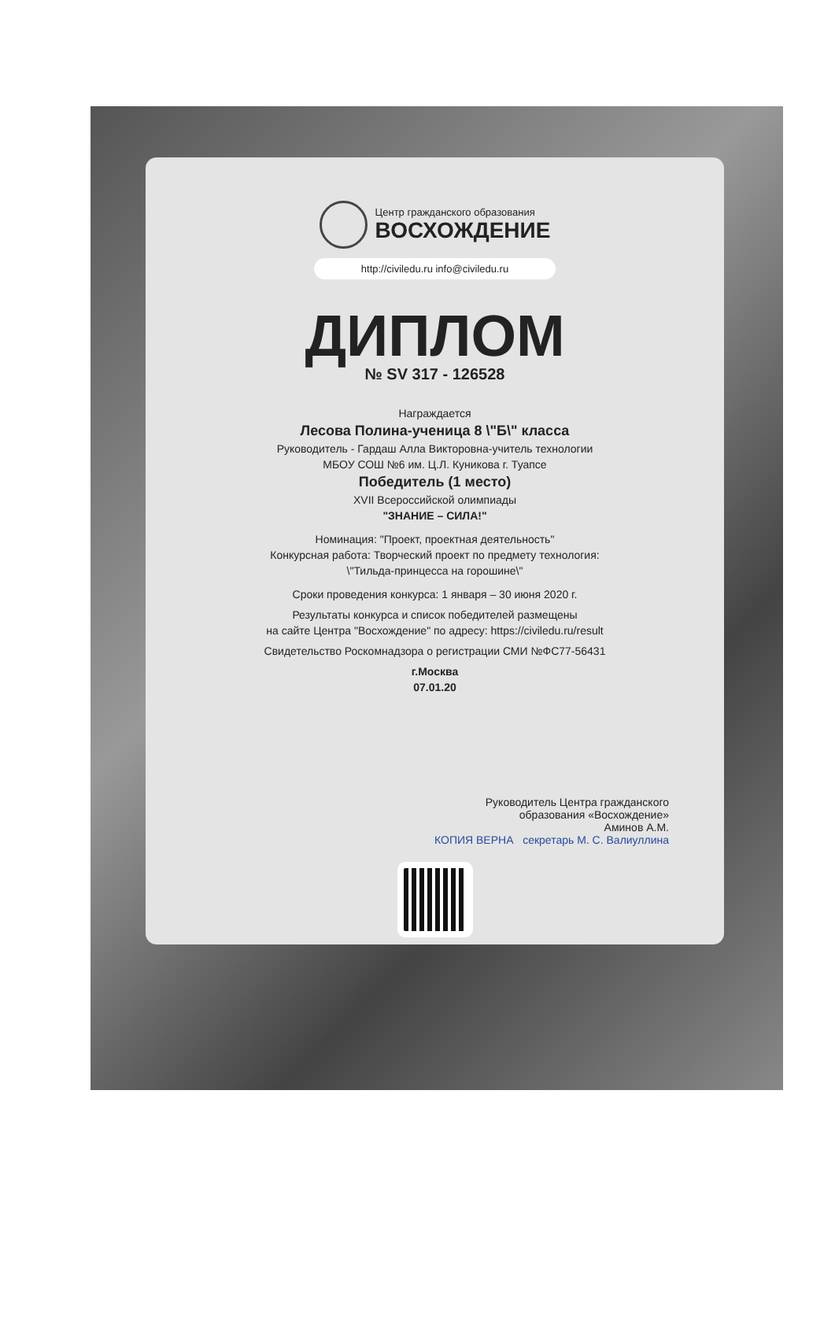Центр гражданского образования
ВОСХОЖДЕНИЕ
http://civiledu.ru info@civiledu.ru
ДИПЛОМ
№ SV 317 - 126528
Награждается
Лесова Полина-ученица 8 \"Б\" класса
Руководитель - Гардаш Алла Викторовна-учитель технологии
МБОУ СОШ №6 им. Ц.Л. Куникова г. Туапсе
Победитель (1 место)
XVII Всероссийской олимпиады
"ЗНАНИЕ – СИЛА!"
Номинация: "Проект, проектная деятельность"
Конкурсная работа: Творческий проект по предмету технология:
\"Тильда-принцесса на горошине\"
Сроки проведения конкурса: 1 января – 30 июня 2020 г.
Результаты конкурса и список победителей размещены
на сайте Центра "Восхождение" по адресу: https://civiledu.ru/result
Свидетельство Роскомнадзора о регистрации СМИ №ФС77-56431
г.Москва
07.01.20
Руководитель Центра гражданского
образования «Восхождение»
Аминов А.М.
КОПИЯ ВЕРНА секретарь М. С. Валиуллина